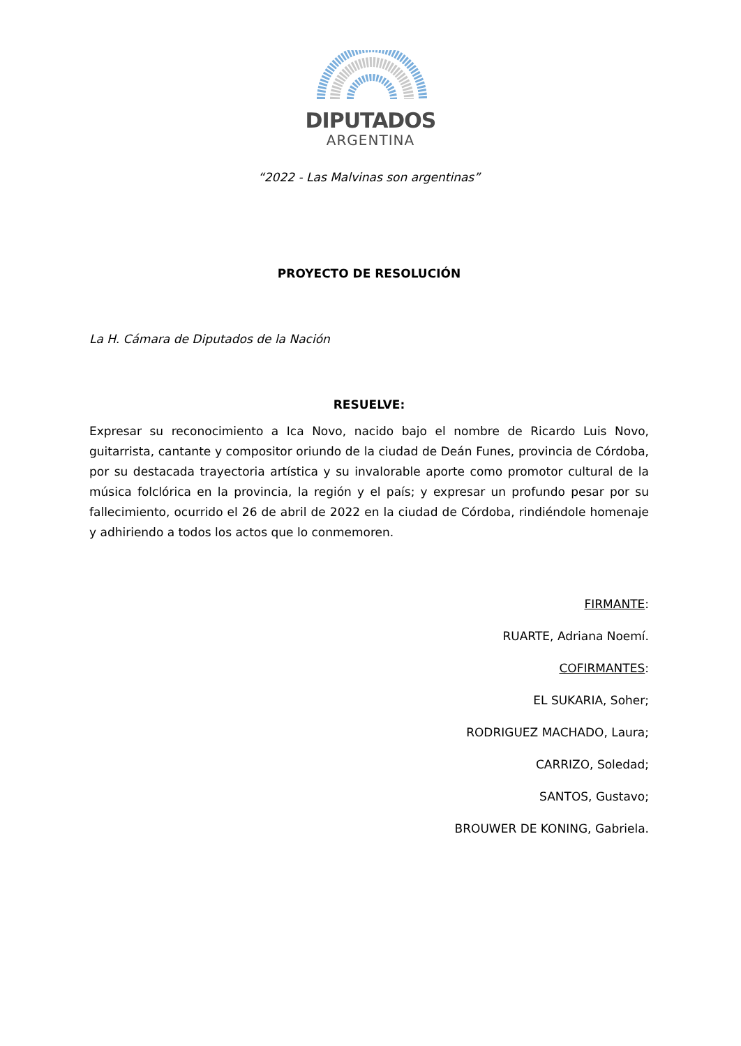DIPUTADOS
ARGENTINA
“2022 - Las Malvinas son argentinas”
PROYECTO DE RESOLUCIÓN
La H. Cámara de Diputados de la Nación
RESUELVE:
Expresar su reconocimiento a Ica Novo, nacido bajo el nombre de Ricardo Luis Novo, guitarrista, cantante y compositor oriundo de la ciudad de Deán Funes, provincia de Córdoba, por su destacada trayectoria artística y su invalorable aporte como promotor cultural de la música folclórica en la provincia, la región y el país; y expresar un profundo pesar por su fallecimiento, ocurrido el 26 de abril de 2022 en la ciudad de Córdoba, rindiéndole homenaje y adhiriendo a todos los actos que lo conmemoren.
FIRMANTE:
RUARTE, Adriana Noemí.
COFIRMANTES:
EL SUKARIA, Soher;
RODRIGUEZ MACHADO, Laura;
CARRIZO, Soledad;
SANTOS, Gustavo;
BROUWER DE KONING, Gabriela.